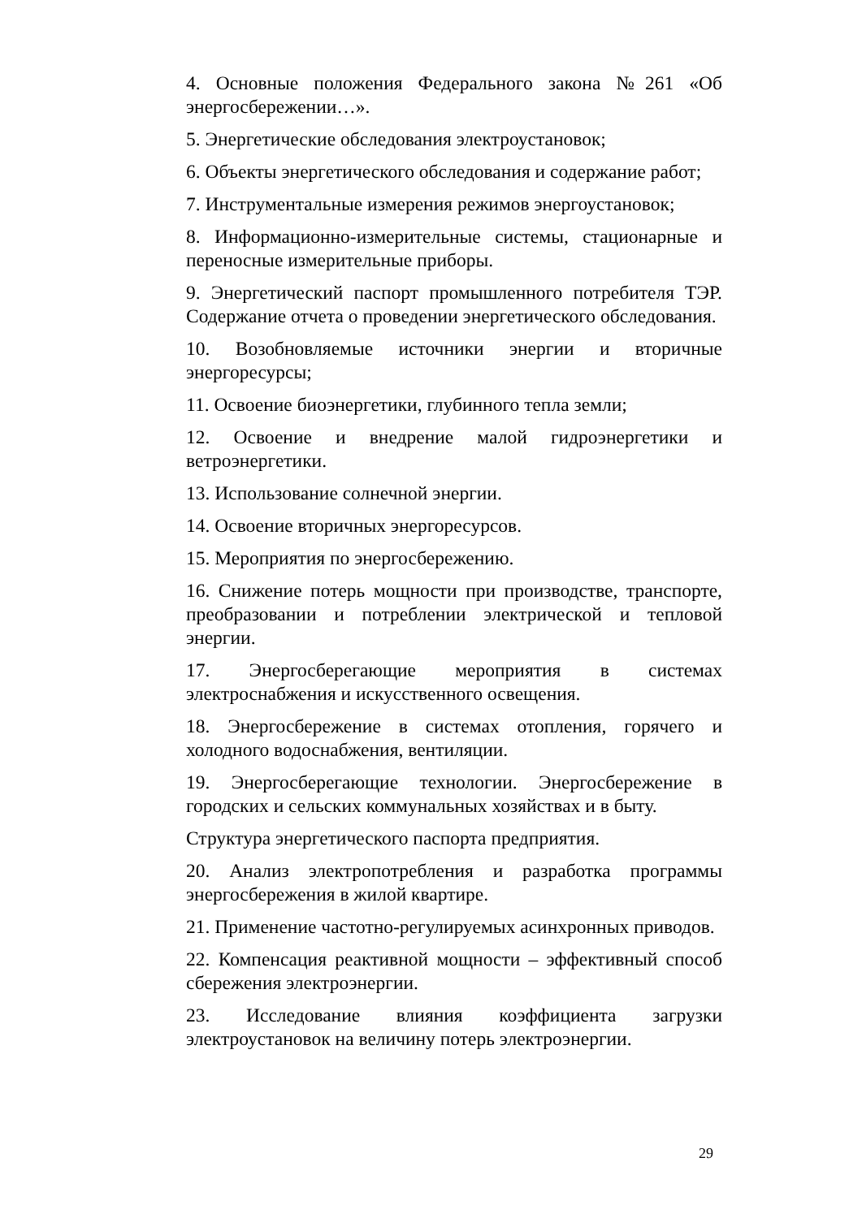4. Основные положения Федерального закона №261 «Об энергосбережении…».
5. Энергетические обследования электроустановок;
6. Объекты энергетического обследования и содержание работ;
7. Инструментальные измерения режимов энергоустановок;
8. Информационно-измерительные системы, стационарные и переносные измерительные приборы.
9. Энергетический паспорт промышленного потребителя ТЭР. Содержание отчета о проведении энергетического обследования.
10. Возобновляемые источники энергии и вторичные энергоресурсы;
11. Освоение биоэнергетики, глубинного тепла земли;
12. Освоение и внедрение малой гидроэнергетики и ветроэнергетики.
13. Использование солнечной энергии.
14. Освоение вторичных энергоресурсов.
15. Мероприятия по энергосбережению.
16. Снижение потерь мощности при производстве, транспорте, преобразовании и потреблении электрической и тепловой энергии.
17. Энергосберегающие мероприятия в системах электроснабжения и искусственного освещения.
18. Энергосбережение в системах отопления, горячего и холодного водоснабжения, вентиляции.
19. Энергосберегающие технологии. Энергосбережение в городских и сельских коммунальных хозяйствах и в быту.
Структура энергетического паспорта предприятия.
20. Анализ электропотребления и разработка программы энергосбережения в жилой квартире.
21. Применение частотно-регулируемых асинхронных приводов.
22. Компенсация реактивной мощности – эффективный способ сбережения электроэнергии.
23. Исследование влияния коэффициента загрузки электроустановок на величину потерь электроэнергии.
29